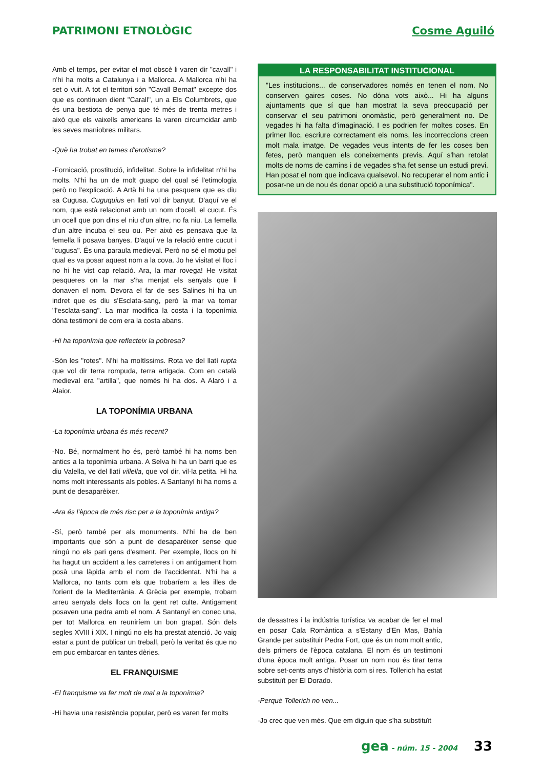PATRIMONI ETNOLÒGIC Cosme Aguiló
Amb el temps, per evitar el mot obscè li varen dir "cavall" i n'hi ha molts a Catalunya i a Mallorca. A Mallorca n'hi ha set o vuit. A tot el territori són "Cavall Bernat" excepte dos que es continuen dient "Carall", un a Els Columbrets, que és una bestiota de penya que té més de trenta metres i això que els vaixells americans la varen circumcidar amb les seves maniobres militars.
-Què ha trobat en temes d'erotisme?
-Fornicació, prostitució, infidelitat. Sobre la infidelitat n'hi ha molts. N'hi ha un de molt guapo del qual sé l'etimologia però no l'explicació. A Artà hi ha una pesquera que es diu sa Cugusa. Cuguquius en llatí vol dir banyut. D'aquí ve el nom, que està relacionat amb un nom d'ocell, el cucut. És un ocell que pon dins el niu d'un altre, no fa niu. La femella d'un altre incuba el seu ou. Per això es pensava que la femella li posava banyes. D'aquí ve la relació entre cucut i "cugusa". És una paraula medieval. Però no sé el motiu pel qual es va posar aquest nom a la cova. Jo he visitat el lloc i no hi he vist cap relació. Ara, la mar rovega! He visitat pesqueres on la mar s'ha menjat els senyals que li donaven el nom. Devora el far de ses Salines hi ha un indret que es diu s'Esclata-sang, però la mar va tomar "l'esclata-sang". La mar modifica la costa i la toponímia dóna testimoni de com era la costa abans.
-Hi ha toponímia que reflecteix la pobresa?
-Són les "rotes". N'hi ha moltíssims. Rota ve del llatí rupta que vol dir terra rompuda, terra artigada. Com en català medieval era "artilla", que només hi ha dos. A Alaró i a Alaior.
LA TOPONÍMIA URBANA
-La toponímia urbana és més recent?
-No. Bé, normalment ho és, però també hi ha noms ben antics a la toponímia urbana. A Selva hi ha un barri que es diu Valella, ve del llatí villella, que vol dir, vil·la petita. Hi ha noms molt interessants als pobles. A Santanyí hi ha noms a punt de desaparèixer.
-Ara és l'època de més risc per a la toponímia antiga?
-Sí, però també per als monuments. N'hi ha de ben importants que són a punt de desaparèixer sense que ningú no els pari gens d'esment. Per exemple, llocs on hi ha hagut un accident a les carreteres i on antigament hom posà una làpida amb el nom de l'accidentat. N'hi ha a Mallorca, no tants com els que trobaríem a les illes de l'orient de la Mediterrània. A Grècia per exemple, trobam arreu senyals dels llocs on la gent ret culte. Antigament posaven una pedra amb el nom. A Santanyí en conec una, per tot Mallorca en reuniríem un bon grapat. Són dels segles XVIII i XIX. I ningú no els ha prestat atenció. Jo vaig estar a punt de publicar un treball, però la veritat és que no em puc embarcar en tantes dèries.
EL FRANQUISME
-El franquisme va fer molt de mal a la toponímia?
-Hi havia una resistència popular, però es varen fer molts
LA RESPONSABILITAT INSTITUCIONAL
"Les institucions... de conservadores només en tenen el nom. No conserven gaires coses. No dóna vots això... Hi ha alguns ajuntaments que sí que han mostrat la seva preocupació per conservar el seu patrimoni onomàstic, però generalment no. De vegades hi ha falta d'imaginació. I es podrien fer moltes coses. En primer lloc, escriure correctament els noms, les incorreccions creen molt mala imatge. De vegades veus intents de fer les coses ben fetes, però manquen els coneixements previs. Aquí s'han retolat molts de noms de camins i de vegades s'ha fet sense un estudi previ. Han posat el nom que indicava qualsevol. No recuperar el nom antic i posar-ne un de nou és donar opció a una substitució toponímica".
de desastres i la indústria turística va acabar de fer el mal en posar Cala Romàntica a s'Estany d'En Mas, Bahía Grande per substituir Pedra Fort, que és un nom molt antic, dels primers de l'època catalana. El nom és un testimoni d'una època molt antiga. Posar un nom nou és tirar terra sobre set-cents anys d'història com si res. Tollerich ha estat substituït per El Dorado.
-Perquè Tollerich no ven...
-Jo crec que ven més. Que em diguin que s'ha substituït
gea - núm. 15 - 2004 33